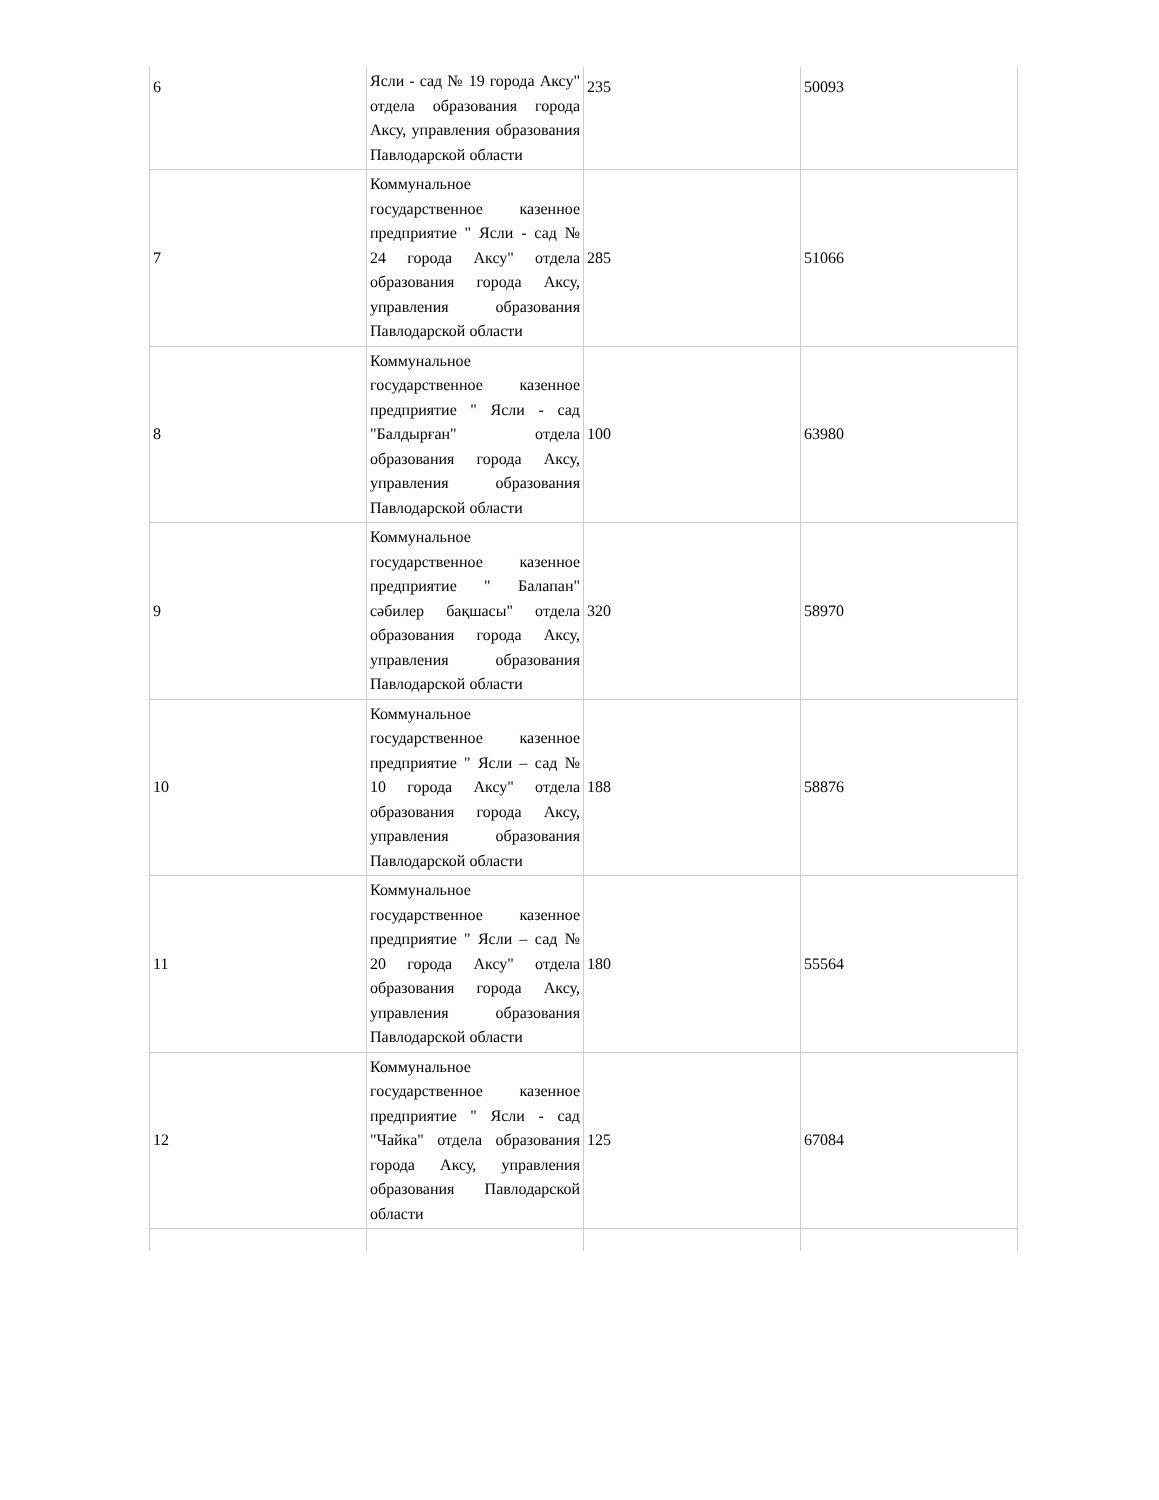| 6 | Ясли - сад № 19 города Аксу" отдела образования города Аксу, управления образования Павлодарской области | 235 | 50093 |
| 7 | Коммунальное государственное казенное предприятие " Ясли - сад № 24 города Аксу" отдела образования города Аксу, управления образования Павлодарской области | 285 | 51066 |
| 8 | Коммунальное государственное казенное предприятие " Ясли - сад "Балдырған" отдела образования города Аксу, управления образования Павлодарской области | 100 | 63980 |
| 9 | Коммунальное государственное казенное предприятие " Балапан" сәбилер бақшасы" отдела образования города Аксу, управления образования Павлодарской области | 320 | 58970 |
| 10 | Коммунальное государственное казенное предприятие " Ясли – сад № 10 города Аксу" отдела образования города Аксу, управления образования Павлодарской области | 188 | 58876 |
| 11 | Коммунальное государственное казенное предприятие " Ясли – сад № 20 города Аксу" отдела образования города Аксу, управления образования Павлодарской области | 180 | 55564 |
| 12 | Коммунальное государственное казенное предприятие " Ясли - сад "Чайка" отдела образования города Аксу, управления образования Павлодарской области | 125 | 67084 |